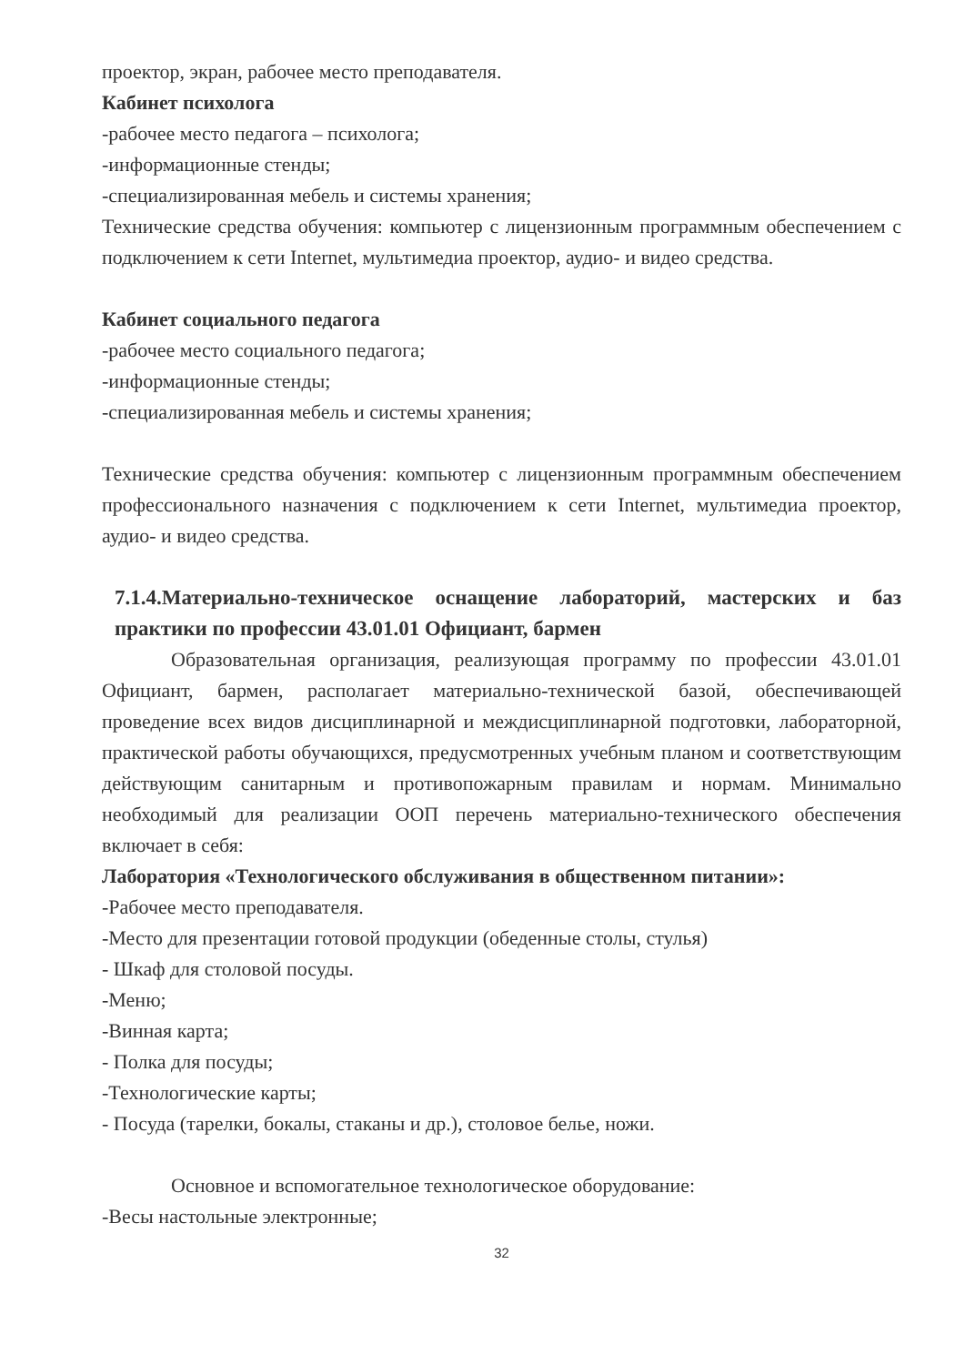проектор, экран, рабочее место преподавателя.
Кабинет психолога
-рабочее место педагога – психолога;
-информационные стенды;
-специализированная мебель и системы хранения;
Технические средства обучения: компьютер с лицензионным программным обеспечением с подключением к сети Internet, мультимедиа проектор, аудио- и видео средства.
Кабинет социального педагога
-рабочее место социального педагога;
-информационные стенды;
-специализированная мебель и системы хранения;
Технические средства обучения: компьютер с лицензионным программным обеспечением профессионального назначения с подключением к сети Internet, мультимедиа проектор, аудио- и видео средства.
7.1.4.Материально-техническое оснащение лабораторий, мастерских и баз практики по профессии 43.01.01 Официант, бармен
Образовательная организация, реализующая программу по профессии 43.01.01 Официант, бармен, располагает материально-технической базой, обеспечивающей проведение всех видов дисциплинарной и междисциплинарной подготовки, лабораторной, практической работы обучающихся, предусмотренных учебным планом и соответствующим действующим санитарным и противопожарным правилам и нормам. Минимально необходимый для реализации ООП перечень материально-технического обеспечения включает в себя:
Лаборатория «Технологического обслуживания в общественном питании»:
-Рабочее место преподавателя.
-Место для презентации готовой продукции (обеденные столы, стулья)
- Шкаф для столовой посуды.
-Меню;
-Винная карта;
- Полка для посуды;
-Технологические карты;
- Посуда (тарелки, бокалы, стаканы и др.), столовое белье, ножи.
Основное и вспомогательное технологическое оборудование:
-Весы настольные электронные;
32